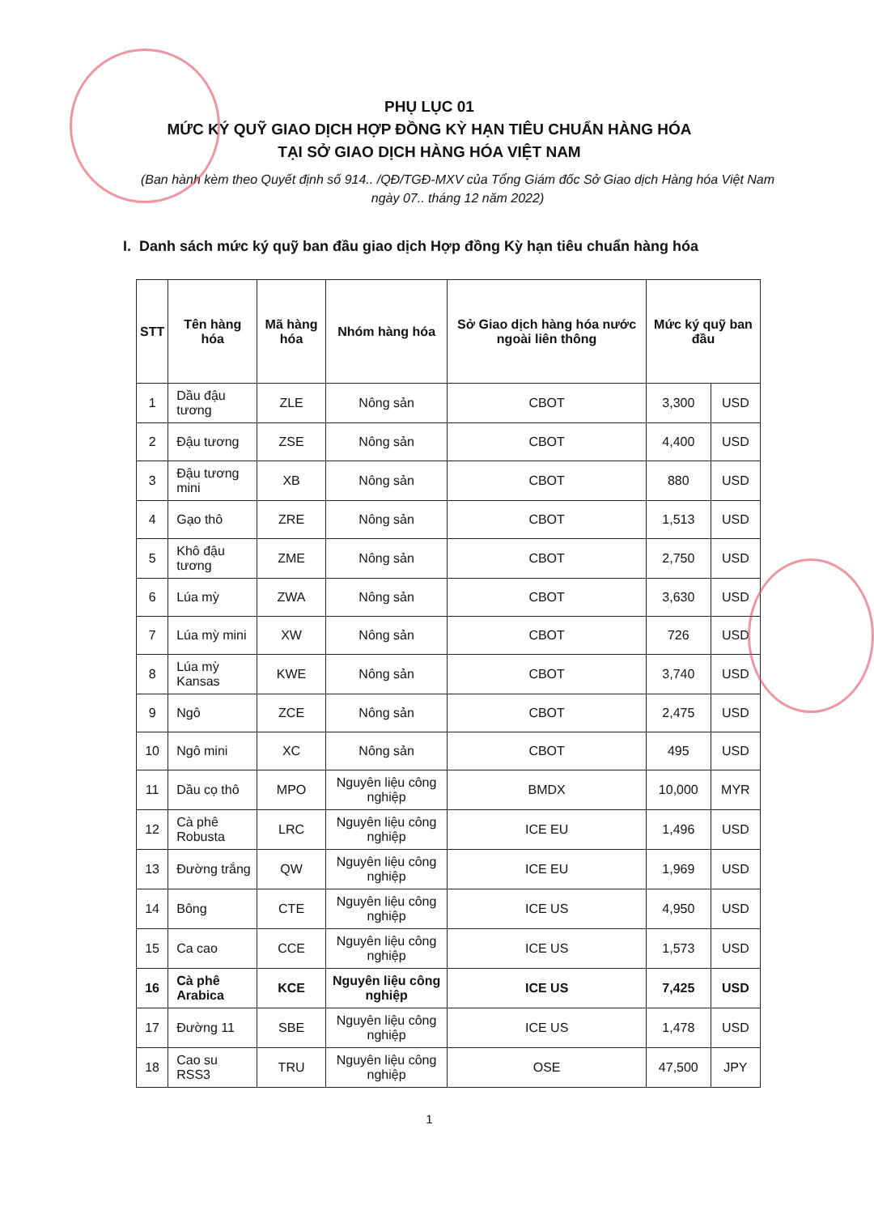PHỤ LỤC 01
MỨC KÝ QUỸ GIAO DỊCH HỢP ĐỒNG KỲ HẠN TIÊU CHUẨN HÀNG HÓA
TẠI SỞ GIAO DỊCH HÀNG HÓA VIỆT NAM
(Ban hành kèm theo Quyết định số 914.. /QĐ/TGĐ-MXV của Tổng Giám đốc Sở Giao dịch Hàng hóa Việt Nam ngày 07.. tháng 12 năm 2022)
I. Danh sách mức ký quỹ ban đầu giao dịch Hợp đồng Kỳ hạn tiêu chuẩn hàng hóa
| STT | Tên hàng hóa | Mã hàng hóa | Nhóm hàng hóa | Sở Giao dịch hàng hóa nước ngoài liên thông | Mức ký quỹ ban đầu | |
| --- | --- | --- | --- | --- | --- | --- |
| 1 | Dầu đậu tương | ZLE | Nông sản | CBOT | 3,300 | USD |
| 2 | Đậu tương | ZSE | Nông sản | CBOT | 4,400 | USD |
| 3 | Đậu tương mini | XB | Nông sản | CBOT | 880 | USD |
| 4 | Gạo thô | ZRE | Nông sản | CBOT | 1,513 | USD |
| 5 | Khô đậu tương | ZME | Nông sản | CBOT | 2,750 | USD |
| 6 | Lúa mỳ | ZWA | Nông sản | CBOT | 3,630 | USD |
| 7 | Lúa mỳ mini | XW | Nông sản | CBOT | 726 | USD |
| 8 | Lúa mỳ Kansas | KWE | Nông sản | CBOT | 3,740 | USD |
| 9 | Ngô | ZCE | Nông sản | CBOT | 2,475 | USD |
| 10 | Ngô mini | XC | Nông sản | CBOT | 495 | USD |
| 11 | Dầu cọ thô | MPO | Nguyên liệu công nghiệp | BMDX | 10,000 | MYR |
| 12 | Cà phê Robusta | LRC | Nguyên liệu công nghiệp | ICE EU | 1,496 | USD |
| 13 | Đường trắng | QW | Nguyên liệu công nghiệp | ICE EU | 1,969 | USD |
| 14 | Bông | CTE | Nguyên liệu công nghiệp | ICE US | 4,950 | USD |
| 15 | Ca cao | CCE | Nguyên liệu công nghiệp | ICE US | 1,573 | USD |
| 16 | Cà phê Arabica | KCE | Nguyên liệu công nghiệp | ICE US | 7,425 | USD |
| 17 | Đường 11 | SBE | Nguyên liệu công nghiệp | ICE US | 1,478 | USD |
| 18 | Cao su RSS3 | TRU | Nguyên liệu công nghiệp | OSE | 47,500 | JPY |
1